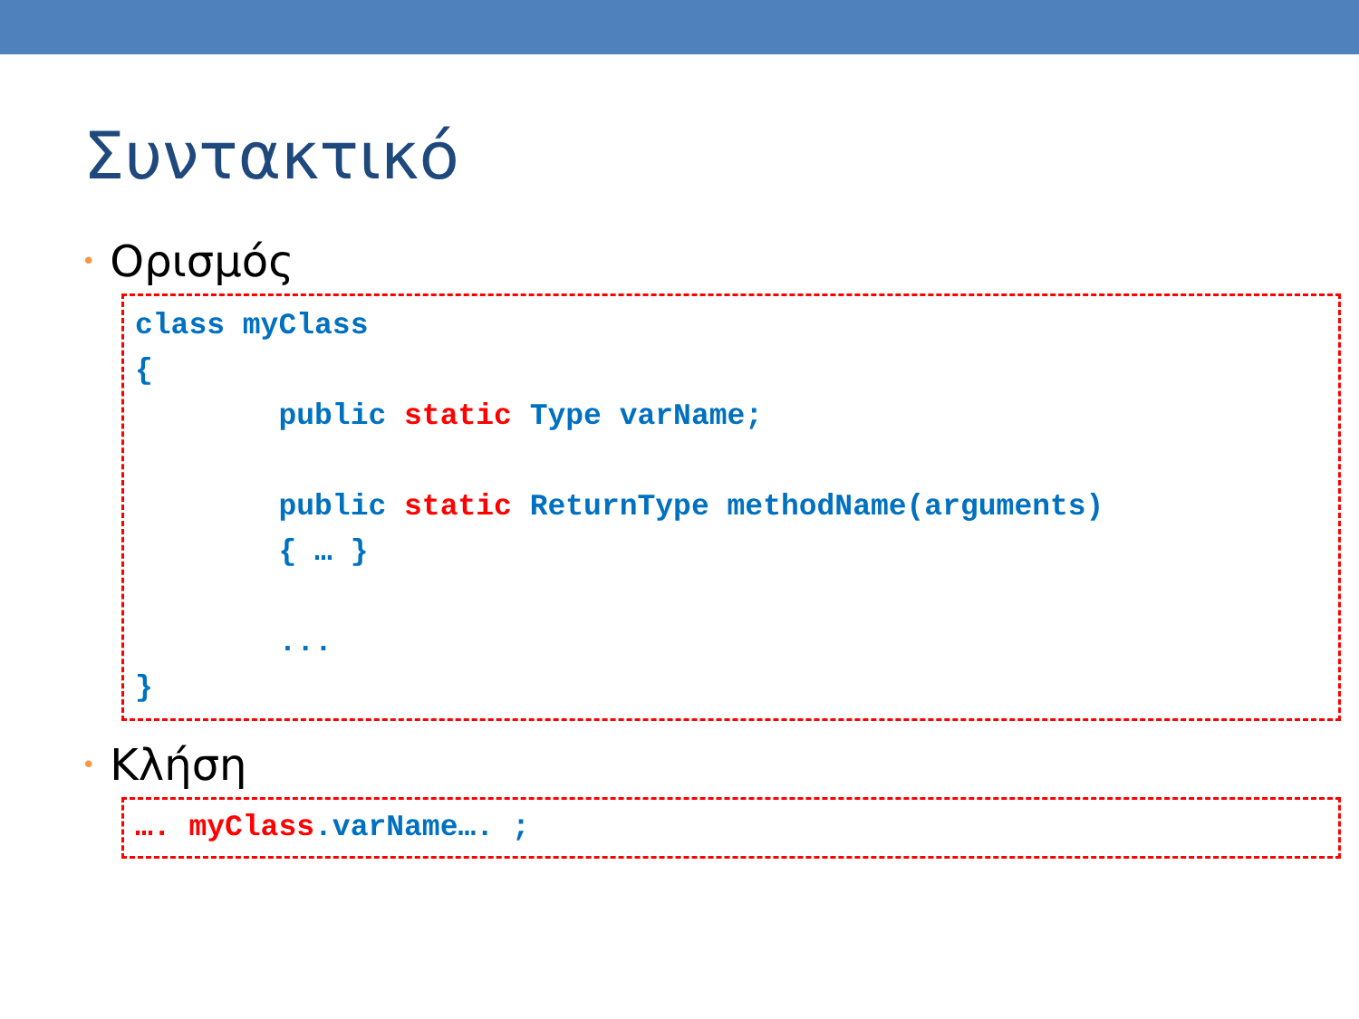Συντακτικό
• Ορισμός
class myClass { public static Type varName; public static ReturnType methodName(arguments) { … } ... }
• Κλήση
…. myClass.varName…. ;